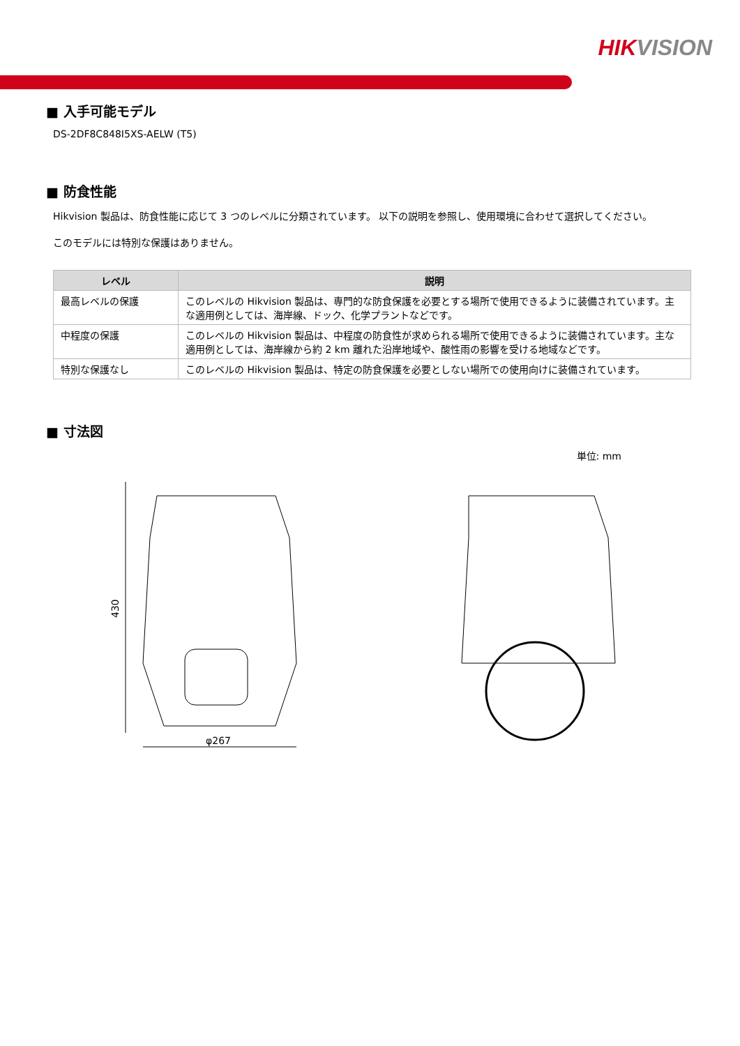HIKVISION
■ 入手可能モデル
DS-2DF8C848I5XS-AELW (T5)
■ 防食性能
Hikvision 製品は、防食性能に応じて 3 つのレベルに分類されています。 以下の説明を参照し、使用環境に合わせて選択してください。
このモデルには特別な保護はありません。
| レベル | 説明 |
| --- | --- |
| 最高レベルの保護 | このレベルの Hikvision 製品は、専門的な防食保護を必要とする場所で使用できるように装備されています。主な適用例としては、海岸線、ドック、化学プラントなどです。 |
| 中程度の保護 | このレベルの Hikvision 製品は、中程度の防食性が求められる場所で使用できるように装備されています。主な適用例としては、海岸線から約 2 km 離れた沿岸地域や、酸性雨の影響を受ける地域などです。 |
| 特別な保護なし | このレベルの Hikvision 製品は、特定の防食保護を必要としない場所での使用向けに装備されています。 |
■ 寸法図
単位: mm
430
φ267